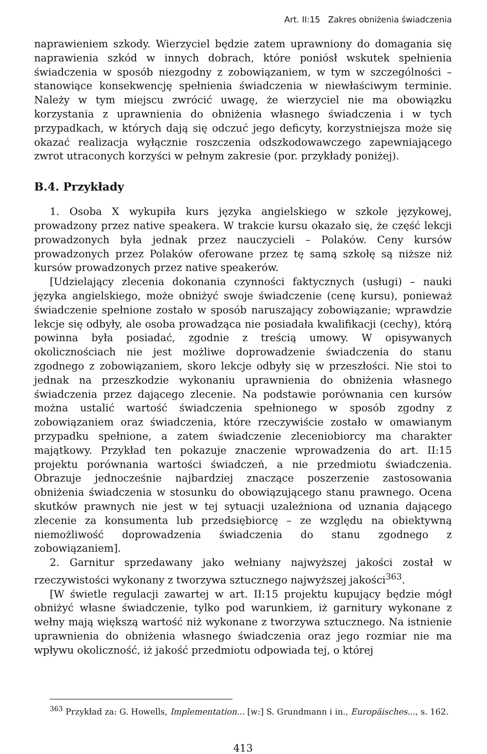Art. II:15 Zakres obniżenia świadczenia
naprawieniem szkody. Wierzyciel będzie zatem uprawniony do domagania się naprawienia szkód w innych dobrach, które poniósł wskutek spełnienia świadczenia w sposób niezgodny z zobowiązaniem, w tym w szczególności – stanowiące konsekwencję spełnienia świadczenia w niewłaściwym terminie. Należy w tym miejscu zwrócić uwagę, że wierzyciel nie ma obowiązku korzystania z uprawnienia do obniżenia własnego świadczenia i w tych przypadkach, w których dają się odczuć jego deficyty, korzystniejsza może się okazać realizacja wyłącznie roszczenia odszkodowawczego zapewniającego zwrot utraconych korzyści w pełnym zakresie (por. przykłady poniżej).
B.4. Przykłady
1. Osoba X wykupiła kurs języka angielskiego w szkole językowej, prowadzony przez native speakera. W trakcie kursu okazało się, że część lekcji prowadzonych była jednak przez nauczycieli – Polaków. Ceny kursów prowadzonych przez Polaków oferowane przez tę samą szkołę są niższe niż kursów prowadzonych przez native speakerów.
[Udzielający zlecenia dokonania czynności faktycznych (usługi) – nauki języka angielskiego, może obniżyć swoje świadczenie (cenę kursu), ponieważ świadczenie spełnione zostało w sposób naruszający zobowiązanie; wprawdzie lekcje się odbyły, ale osoba prowadząca nie posiadała kwalifikacji (cechy), którą powinna była posiadać, zgodnie z treścią umowy. W opisywanych okolicznościach nie jest możliwe doprowadzenie świadczenia do stanu zgodnego z zobowiązaniem, skoro lekcje odbyły się w przeszłości. Nie stoi to jednak na przeszkodzie wykonaniu uprawnienia do obniżenia własnego świadczenia przez dającego zlecenie. Na podstawie porównania cen kursów można ustalić wartość świadczenia spełnionego w sposób zgodny z zobowiązaniem oraz świadczenia, które rzeczywiście zostało w omawianym przypadku spełnione, a zatem świadczenie zleceniobiorcy ma charakter majątkowy. Przykład ten pokazuje znaczenie wprowadzenia do art. II:15 projektu porównania wartości świadczeń, a nie przedmiotu świadczenia. Obrazuje jednocześnie najbardziej znaczące poszerzenie zastosowania obniżenia świadczenia w stosunku do obowiązującego stanu prawnego. Ocena skutków prawnych nie jest w tej sytuacji uzależniona od uznania dającego zlecenie za konsumenta lub przedsiębiorcę – ze względu na obiektywną niemożliwość doprowadzenia świadczenia do stanu zgodnego z zobowiązaniem].
2. Garnitur sprzedawany jako wełniany najwyższej jakości został w rzeczywistości wykonany z tworzywa sztucznego najwyższej jakości<sup>363</sup>.
[W świetle regulacji zawartej w art. II:15 projektu kupujący będzie mógł obniżyć własne świadczenie, tylko pod warunkiem, iż garnitury wykonane z wełny mają większą wartość niż wykonane z tworzywa sztucznego. Na istnienie uprawnienia do obniżenia własnego świadczenia oraz jego rozmiar nie ma wpływu okoliczność, iż jakość przedmiotu odpowiada tej, o której
<sup>363</sup> Przykład za: G. Howells, Implementation... [w:] S. Grundmann i in., Europäisches..., s. 162.
413